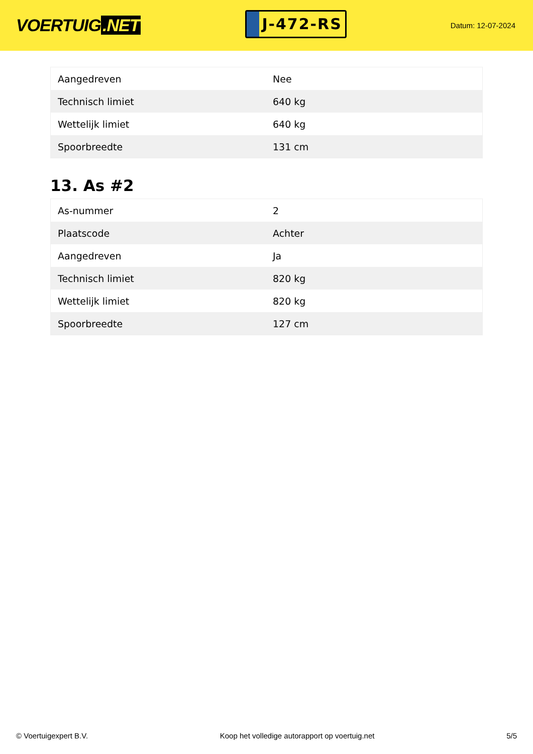VOERTUIG.NET
J-472-RS
Datum: 12-07-2024
| Aangedreven | Nee |
| Technisch limiet | 640 kg |
| Wettelijk limiet | 640 kg |
| Spoorbreedte | 131 cm |
13. As #2
| As-nummer | 2 |
| Plaatscode | Achter |
| Aangedreven | Ja |
| Technisch limiet | 820 kg |
| Wettelijk limiet | 820 kg |
| Spoorbreedte | 127 cm |
© Voertuigexpert B.V. Koop het volledige autorapport op voertuig.net 5/5